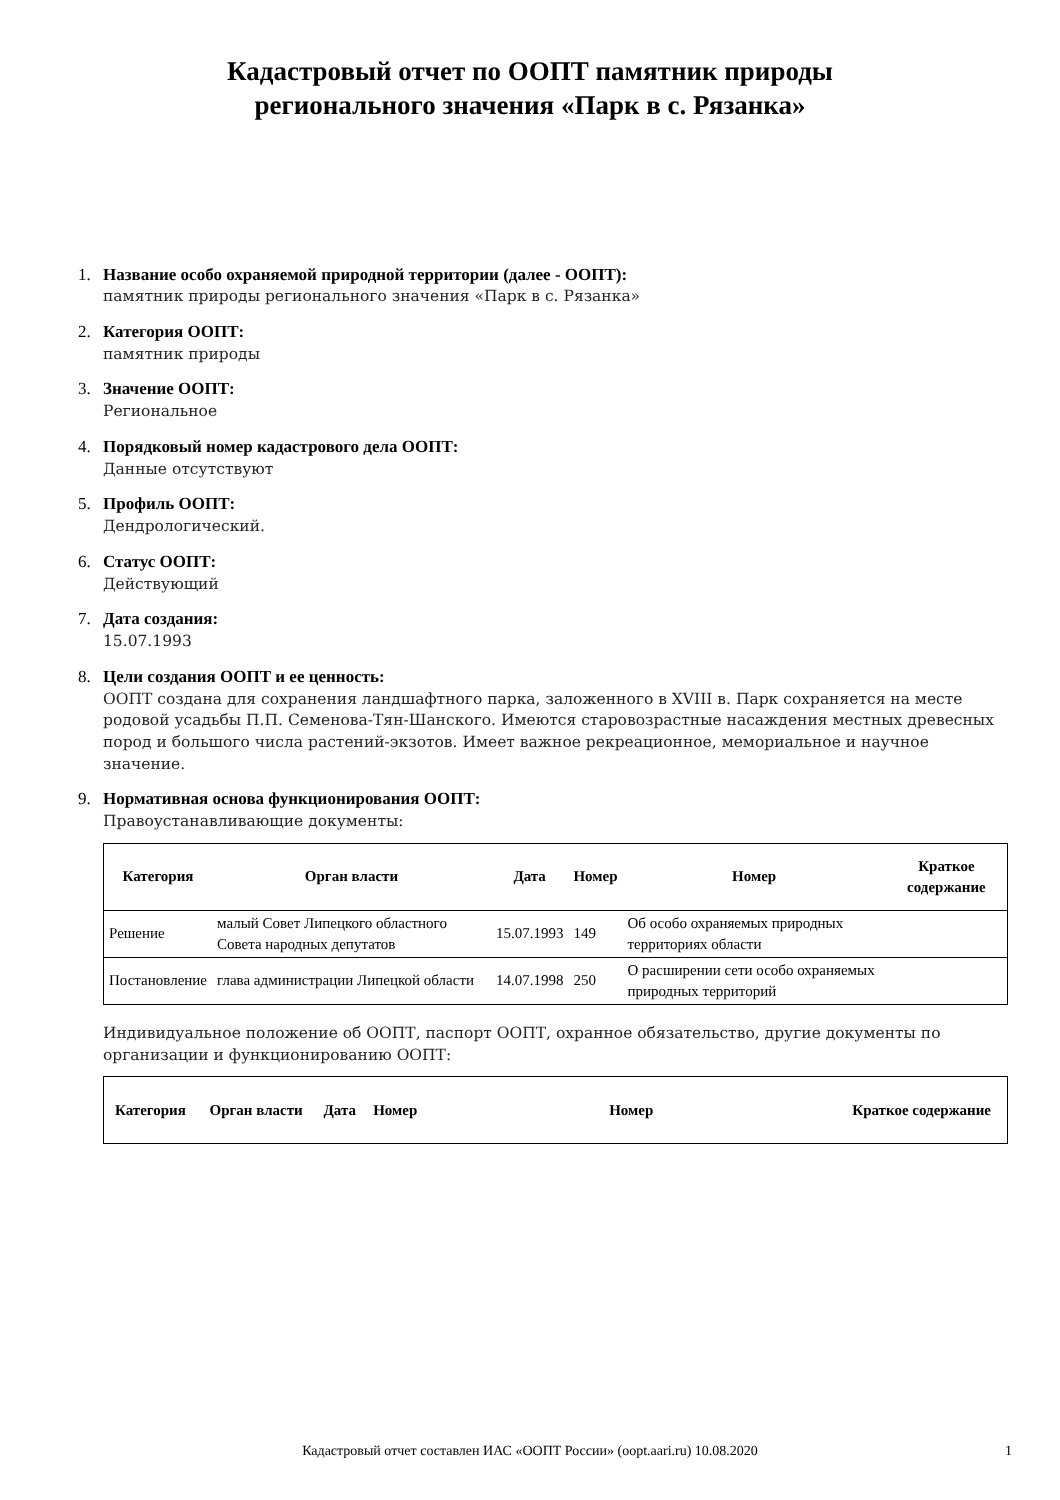Кадастровый отчет по ООПТ памятник природы
регионального значения «Парк в с. Рязанка»
1. Название особо охраняемой природной территории (далее - ООПТ):
памятник природы регионального значения «Парк в с. Рязанка»
2. Категория ООПТ:
памятник природы
3. Значение ООПТ:
Региональное
4. Порядковый номер кадастрового дела ООПТ:
Данные отсутствуют
5. Профиль ООПТ:
Дендрологический.
6. Статус ООПТ:
Действующий
7. Дата создания:
15.07.1993
8. Цели создания ООПТ и ее ценность:
ООПТ создана для сохранения ландшафтного парка, заложенного в XVIII в. Парк сохраняется на месте родовой усадьбы П.П. Семенова-Тян-Шанского. Имеются старовозрастные насаждения местных древесных пород и большого числа растений-экзотов. Имеет важное рекреационное, мемориальное и научное значение.
9. Нормативная основа функционирования ООПТ:
Правоустанавливающие документы:
| Категория | Орган власти | Дата | Номер | Номер | Краткое содержание |
| --- | --- | --- | --- | --- | --- |
| Решение | малый Совет Липецкого областного Совета народных депутатов | 15.07.1993 | 149 | Об особо охраняемых природных территориях области | |
| Постановление | глава администрации Липецкой области | 14.07.1998 | 250 | О расширении сети особо охраняемых природных территорий | |
Индивидуальное положение об ООПТ, паспорт ООПТ, охранное обязательство, другие документы по организации и функционированию ООПТ:
| Категория | Орган власти | Дата | Номер | Номер | Краткое содержание |
| --- | --- | --- | --- | --- | --- |
Кадастровый отчет составлен ИАС «ООПТ России» (oopt.aari.ru) 10.08.2020
1